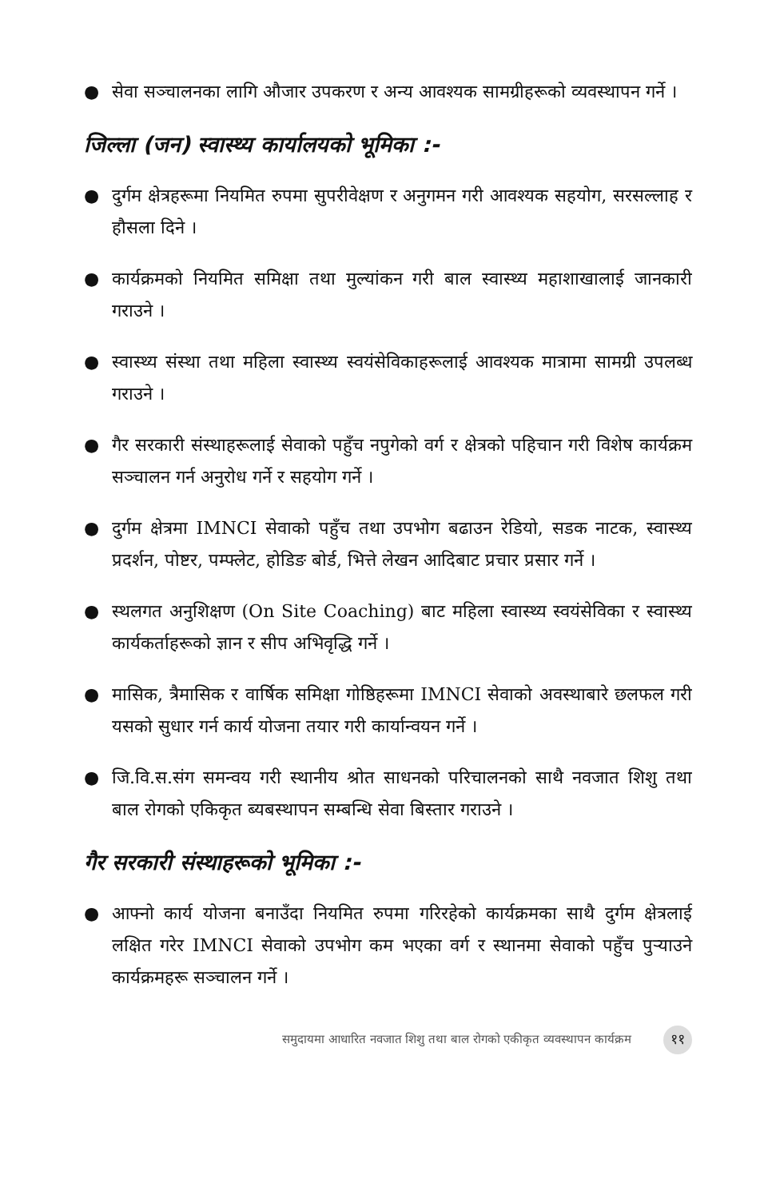● सेवा सञ्चालनका लागि औजार उपकरण र अन्य आवश्यक सामग्रीहरूको व्यवस्थापन गर्ने ।
जिल्ला (जन) स्वास्थ्य कार्यालयको भूमिका :-
● दुर्गम क्षेत्रहरूमा नियमित रुपमा सुपरीवेक्षण र अनुगमन गरी आवश्यक सहयोग, सरसल्लाह र हौसला दिने ।
● कार्यक्रमको नियमित समिक्षा तथा मुल्यांकन गरी बाल स्वास्थ्य महाशाखालाई जानकारी गराउने ।
● स्वास्थ्य संस्था तथा महिला स्वास्थ्य स्वयंसेविकाहरूलाई आवश्यक मात्रामा सामग्री उपलब्ध गराउने ।
● गैर सरकारी संस्थाहरूलाई सेवाको पहुँच नपुगेको वर्ग र क्षेत्रको पहिचान गरी विशेष कार्यक्रम सञ्चालन गर्न अनुरोध गर्ने र सहयोग गर्ने ।
● दुर्गम क्षेत्रमा IMNCI सेवाको पहुँच तथा उपभोग बढाउन रेडियो, सडक नाटक, स्वास्थ्य प्रदर्शन, पोष्टर, पम्फ्लेट, होडिङ बोर्ड, भित्ते लेखन आदिबाट प्रचार प्रसार गर्ने ।
● स्थलगत अनुशिक्षण (On Site Coaching) बाट महिला स्वास्थ्य स्वयंसेविका र स्वास्थ्य कार्यकर्ताहरूको ज्ञान र सीप अभिवृद्धि गर्ने ।
● मासिक, त्रैमासिक र वार्षिक समिक्षा गोष्ठिहरूमा IMNCI सेवाको अवस्थाबारे छलफल गरी यसको सुधार गर्न कार्य योजना तयार गरी कार्यान्वयन गर्ने ।
● जि.वि.स.संग समन्वय गरी स्थानीय श्रोत साधनको परिचालनको साथै नवजात शिशु तथा बाल रोगको एकिकृत ब्यबस्थापन सम्बन्धि सेवा बिस्तार गराउने ।
गैर सरकारी संस्थाहरूको भूमिका :-
● आफ्नो कार्य योजना बनाउँदा नियमित रुपमा गरिरहेको कार्यक्रमका साथै दुर्गम क्षेत्रलाई लक्षित गरेर IMNCI सेवाको उपभोग कम भएका वर्ग र स्थानमा सेवाको पहुँच पुऱ्याउने कार्यक्रमहरू सञ्चालन गर्ने ।
समुदायमा आधारित नवजात शिशु तथा बाल रोगको एकीकृत व्यवस्थापन कार्यक्रम ११